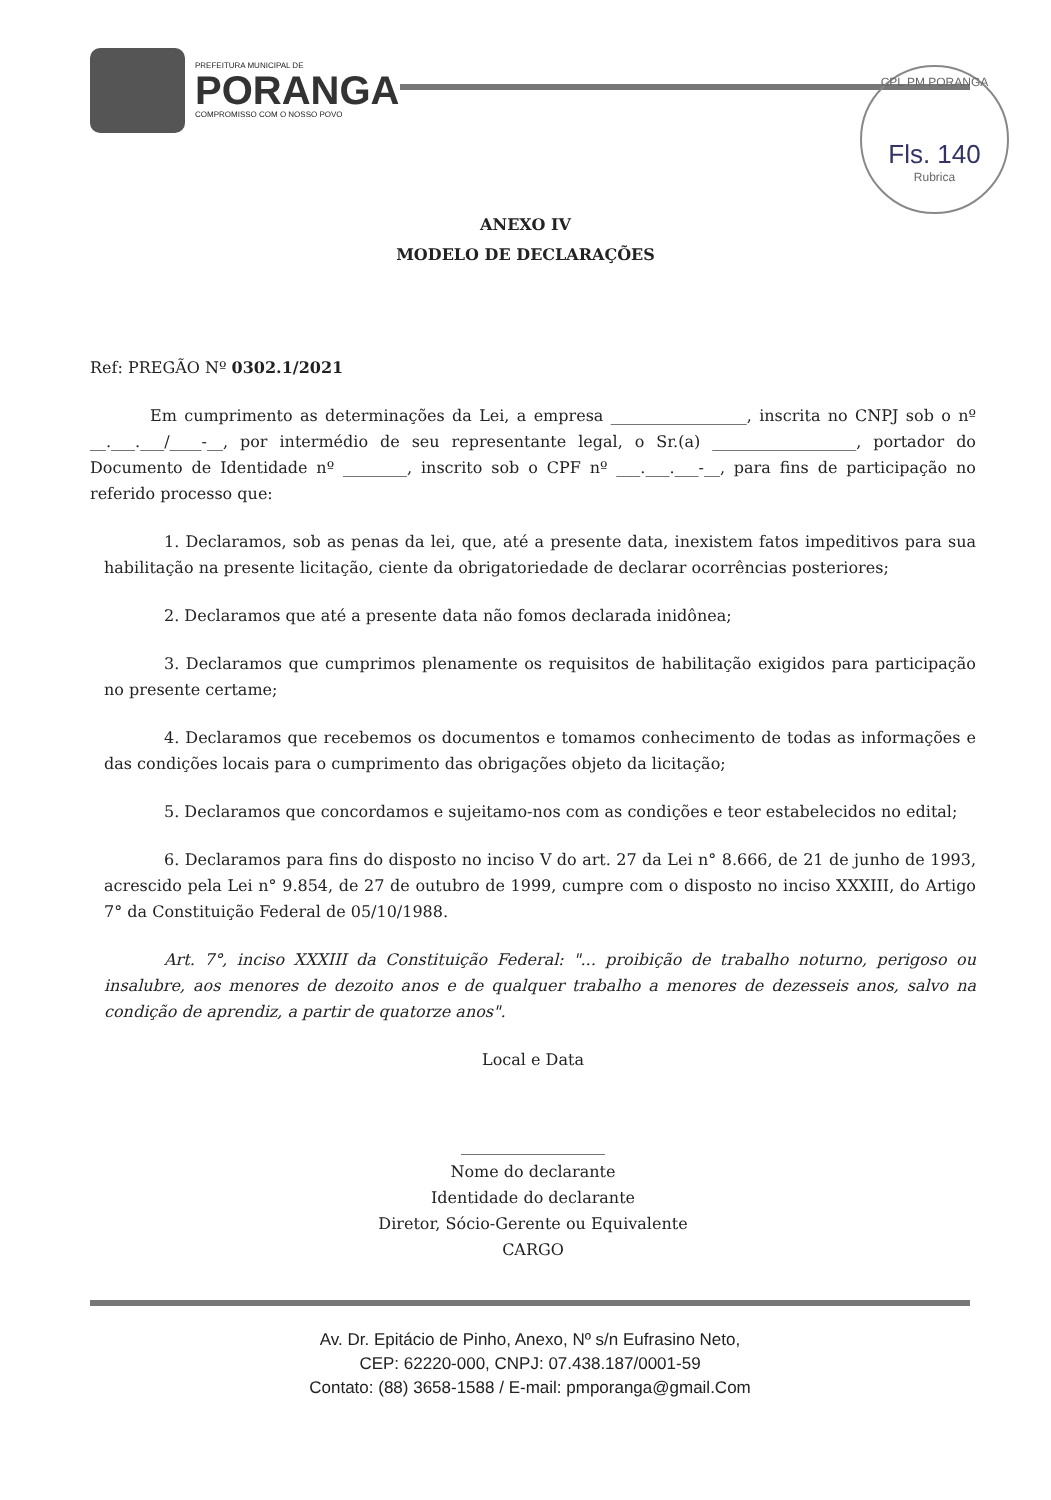PREFEITURA MUNICIPAL DE
PORANGA
COMPROMISSO COM O NOSSO POVO
CPL PM PORANGA
Fls. 140
Rubrica
ANEXO IV
MODELO DE DECLARAÇÕES
Ref: PREGÃO Nº 0302.1/2021
Em cumprimento as determinações da Lei, a empresa _________________, inscrita no CNPJ sob o nº __.___.___/____-__, por intermédio de seu representante legal, o Sr.(a) __________________, portador do Documento de Identidade nº ________, inscrito sob o CPF nº ___.___.___-__, para fins de participação no referido processo que:
1. Declaramos, sob as penas da lei, que, até a presente data, inexistem fatos impeditivos para sua habilitação na presente licitação, ciente da obrigatoriedade de declarar ocorrências posteriores;
2. Declaramos que até a presente data não fomos declarada inidônea;
3. Declaramos que cumprimos plenamente os requisitos de habilitação exigidos para participação no presente certame;
4. Declaramos que recebemos os documentos e tomamos conhecimento de todas as informações e das condições locais para o cumprimento das obrigações objeto da licitação;
5. Declaramos que concordamos e sujeitamo-nos com as condições e teor estabelecidos no edital;
6. Declaramos para fins do disposto no inciso V do art. 27 da Lei n° 8.666, de 21 de junho de 1993, acrescido pela Lei n° 9.854, de 27 de outubro de 1999, cumpre com o disposto no inciso XXXIII, do Artigo 7° da Constituição Federal de 05/10/1988.
Art. 7°, inciso XXXIII da Constituição Federal: "... proibição de trabalho noturno, perigoso ou insalubre, aos menores de dezoito anos e de qualquer trabalho a menores de dezesseis anos, salvo na condição de aprendiz, a partir de quatorze anos".
Local e Data
__________________
Nome do declarante
Identidade do declarante
Diretor, Sócio-Gerente ou Equivalente
CARGO
Av. Dr. Epitácio de Pinho, Anexo, Nº s/n Eufrasino Neto,
CEP: 62220-000, CNPJ: 07.438.187/0001-59
Contato: (88) 3658-1588 / E-mail: pmporanga@gmail.Com